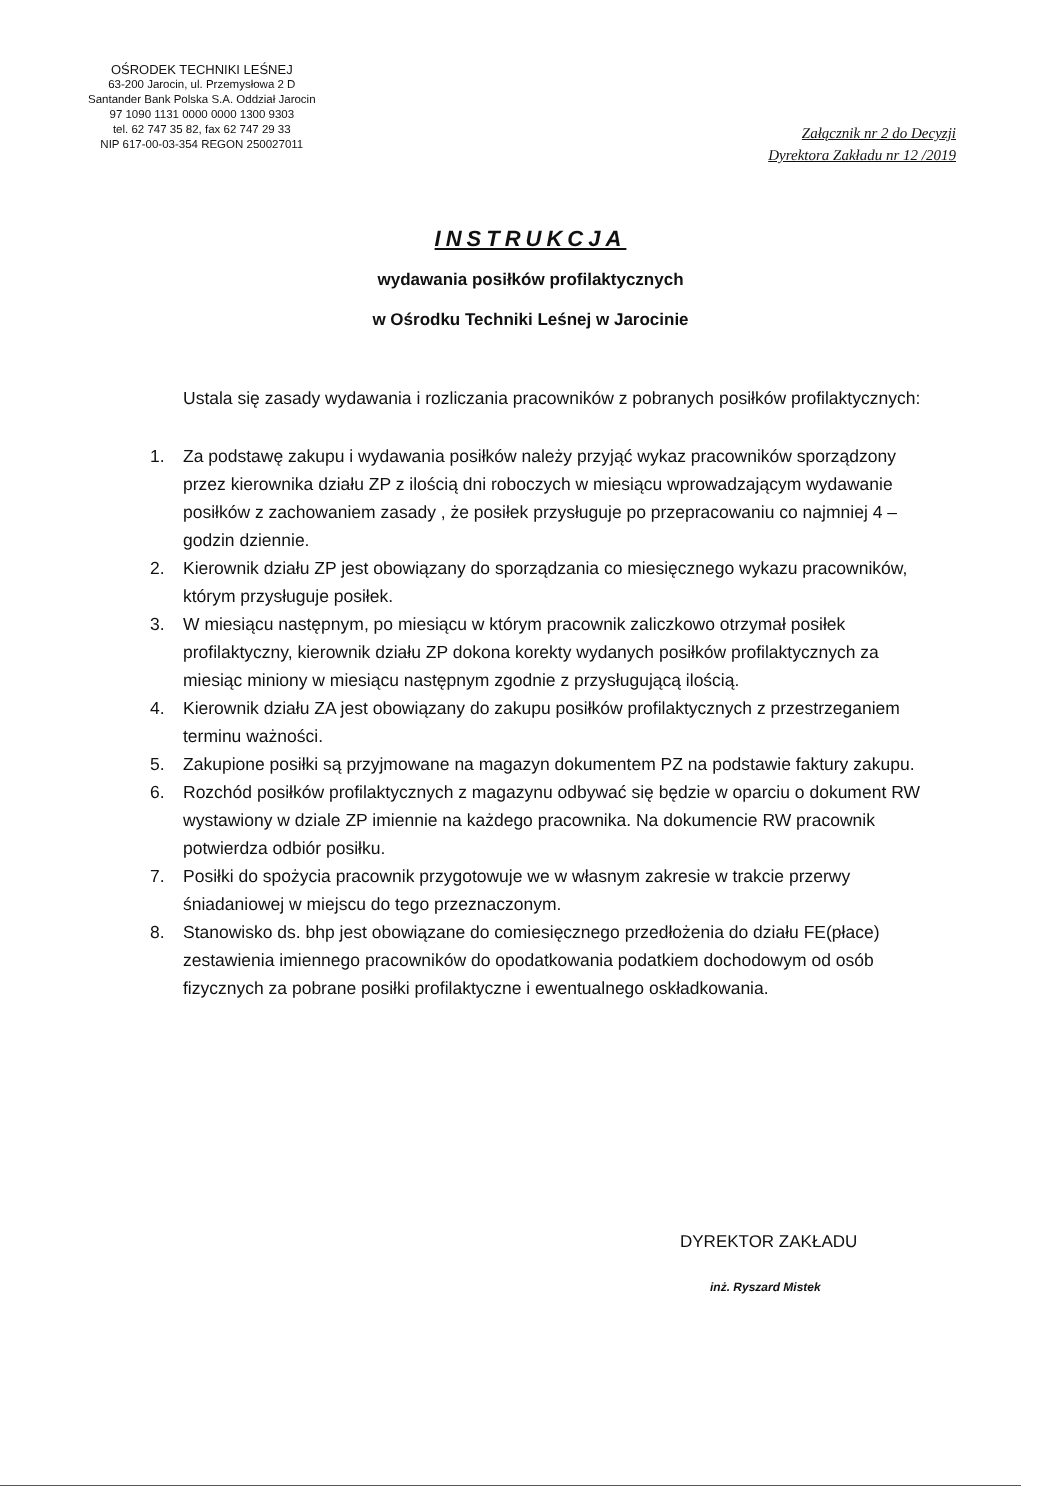OŚRODEK TECHNIKI LEŚNEJ
63-200 Jarocin, ul. Przemysłowa 2 D
Santander Bank Polska S.A. Oddział Jarocin
97 1090 1131 0000 0000 1300 9303
tel. 62 747 35 82, fax 62 747 29 33
NIP 617-00-03-354 REGON 250027011
Załącznik nr 2 do Decyzji
Dyrektora Zakładu nr 12 /2019
INSTRUKCJA
wydawania posiłków profilaktycznych
w Ośrodku Techniki Leśnej w Jarocinie
Ustala się zasady wydawania i rozliczania pracowników z pobranych posiłków profilaktycznych:
1. Za podstawę zakupu i wydawania posiłków należy przyjąć wykaz pracowników sporządzony przez kierownika działu ZP z ilością dni roboczych w miesiącu wprowadzającym wydawanie posiłków z zachowaniem zasady , że posiłek przysługuje po przepracowaniu co najmniej 4 – godzin dziennie.
2. Kierownik działu ZP jest obowiązany do sporządzania co miesięcznego wykazu pracowników, którym przysługuje posiłek.
3. W miesiącu następnym, po miesiącu w którym pracownik zaliczkowo otrzymał posiłek profilaktyczny, kierownik działu ZP dokona korekty wydanych posiłków profilaktycznych za miesiąc miniony w miesiącu następnym zgodnie z przysługującą ilością.
4. Kierownik działu ZA jest obowiązany do zakupu posiłków profilaktycznych z przestrzeganiem terminu ważności.
5. Zakupione posiłki są przyjmowane na magazyn dokumentem PZ na podstawie faktury zakupu.
6. Rozchód posiłków profilaktycznych z magazynu odbywać się będzie w oparciu o dokument RW wystawiony w dziale ZP imiennie na każdego pracownika. Na dokumencie RW pracownik potwierdza odbiór posiłku.
7. Posiłki do spożycia pracownik przygotowuje we w własnym zakresie w trakcie przerwy śniadaniowej w miejscu do tego przeznaczonym.
8. Stanowisko ds. bhp jest obowiązane do comiesięcznego przedłożenia do działu FE(płace) zestawienia imiennego pracowników do opodatkowania podatkiem dochodowym od osób fizycznych za pobrane posiłki profilaktyczne i ewentualnego oskładkowania.
DYREKTOR ZAKŁADU
inż. Ryszard Mistek